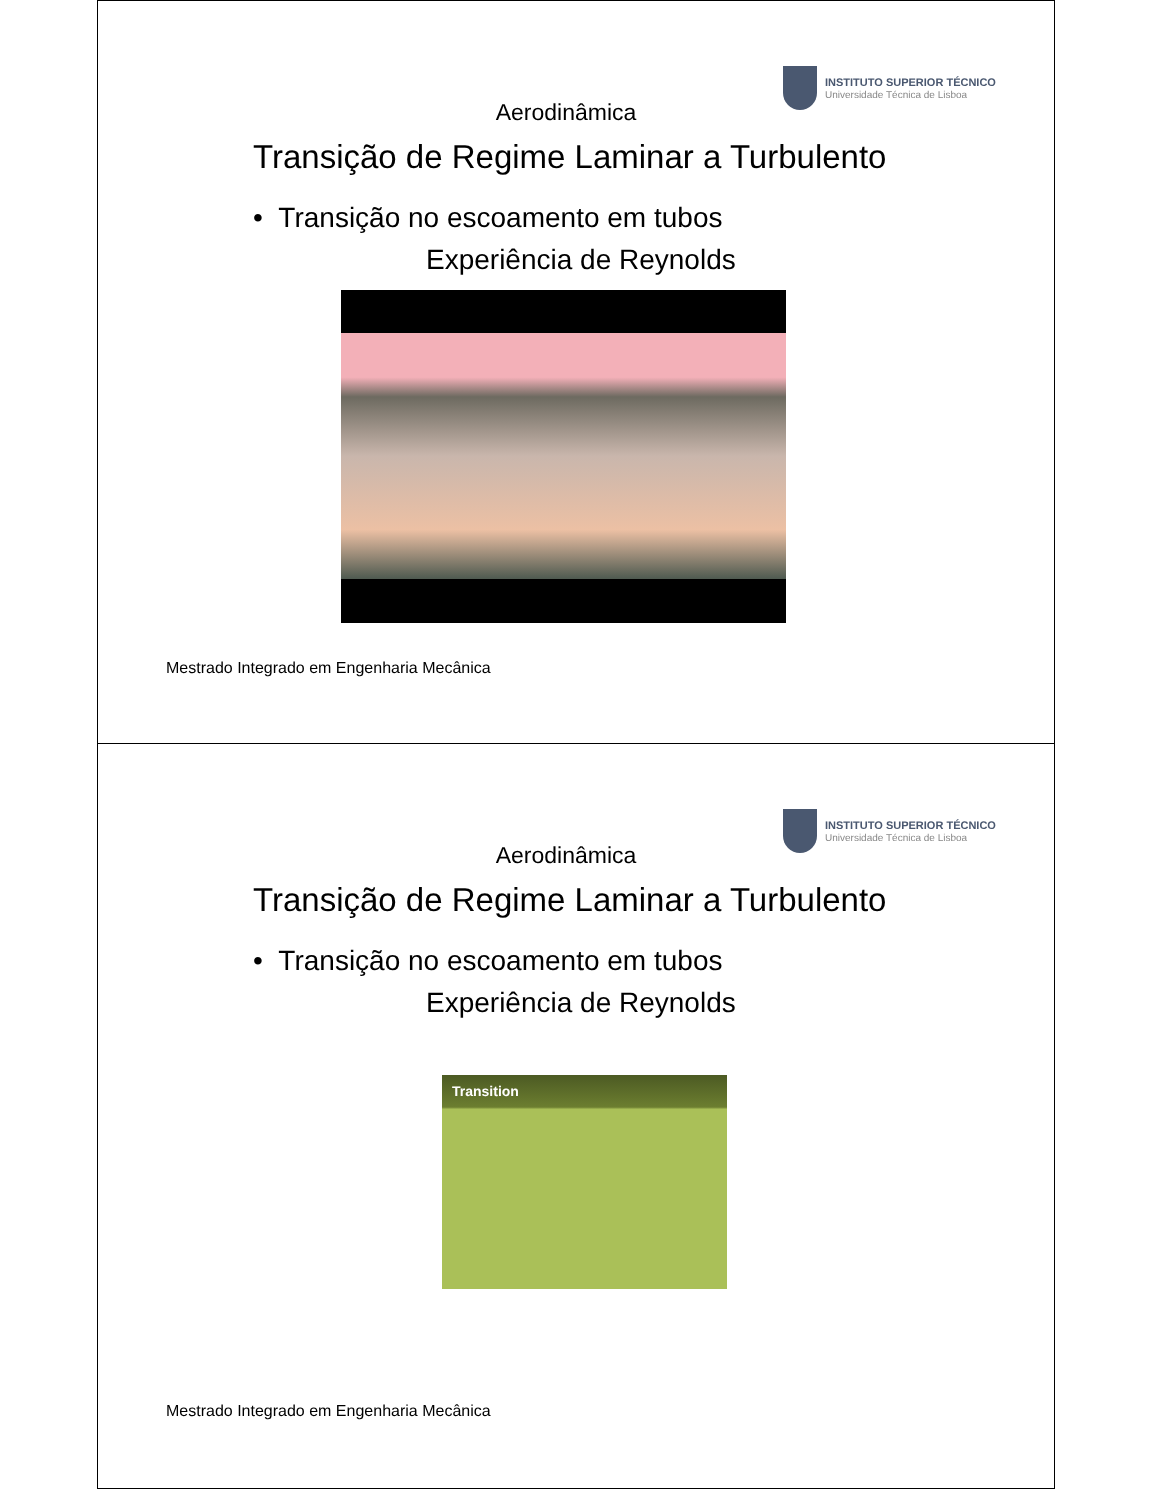INSTITUTO SUPERIOR TÉCNICO
Universidade Técnica de Lisboa
Aerodinâmica
Transição de Regime Laminar a Turbulento
• Transição no escoamento em tubos
Experiência de Reynolds
Mestrado Integrado em Engenharia Mecânica
INSTITUTO SUPERIOR TÉCNICO
Universidade Técnica de Lisboa
Aerodinâmica
Transição de Regime Laminar a Turbulento
• Transição no escoamento em tubos
Experiência de Reynolds
Transition
Mestrado Integrado em Engenharia Mecânica